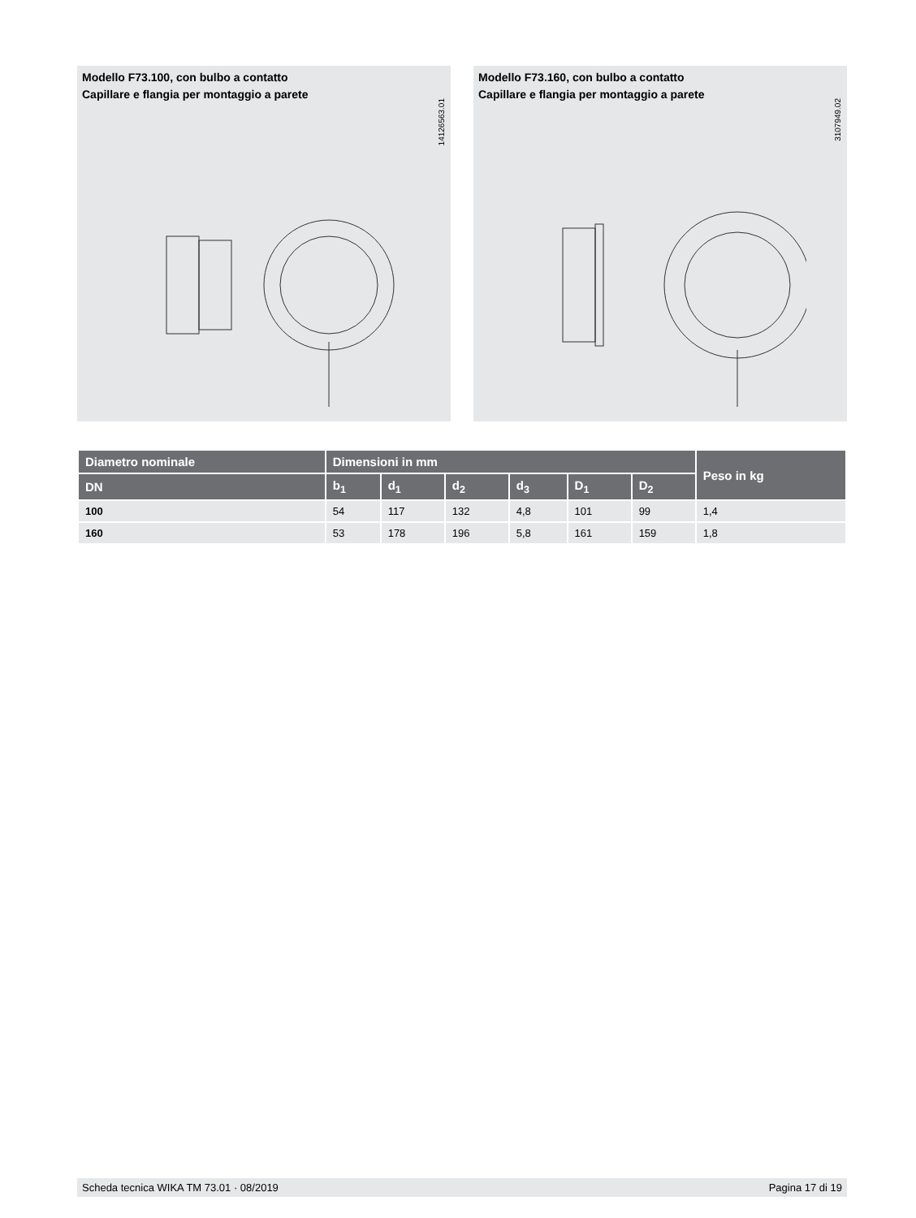Modello F73.100, con bulbo a contatto
Capillare e flangia per montaggio a parete
14126563.01
Modello F73.160, con bulbo a contatto
Capillare e flangia per montaggio a parete
3107949.02
| Diametro nominale | Dimensioni in mm | | | | | | Peso in kg |
| --- | --- | --- | --- | --- | --- | --- | --- |
| DN | b<sub>1</sub> | d<sub>1</sub> | d<sub>2</sub> | d<sub>3</sub> | D<sub>1</sub> | D<sub>2</sub> | |
| 100 | 54 | 117 | 132 | 4,8 | 101 | 99 | 1,4 |
| 160 | 53 | 178 | 196 | 5,8 | 161 | 159 | 1,8 |
Scheda tecnica WIKA TM 73.01 · 08/2019 Pagina 17 di 19